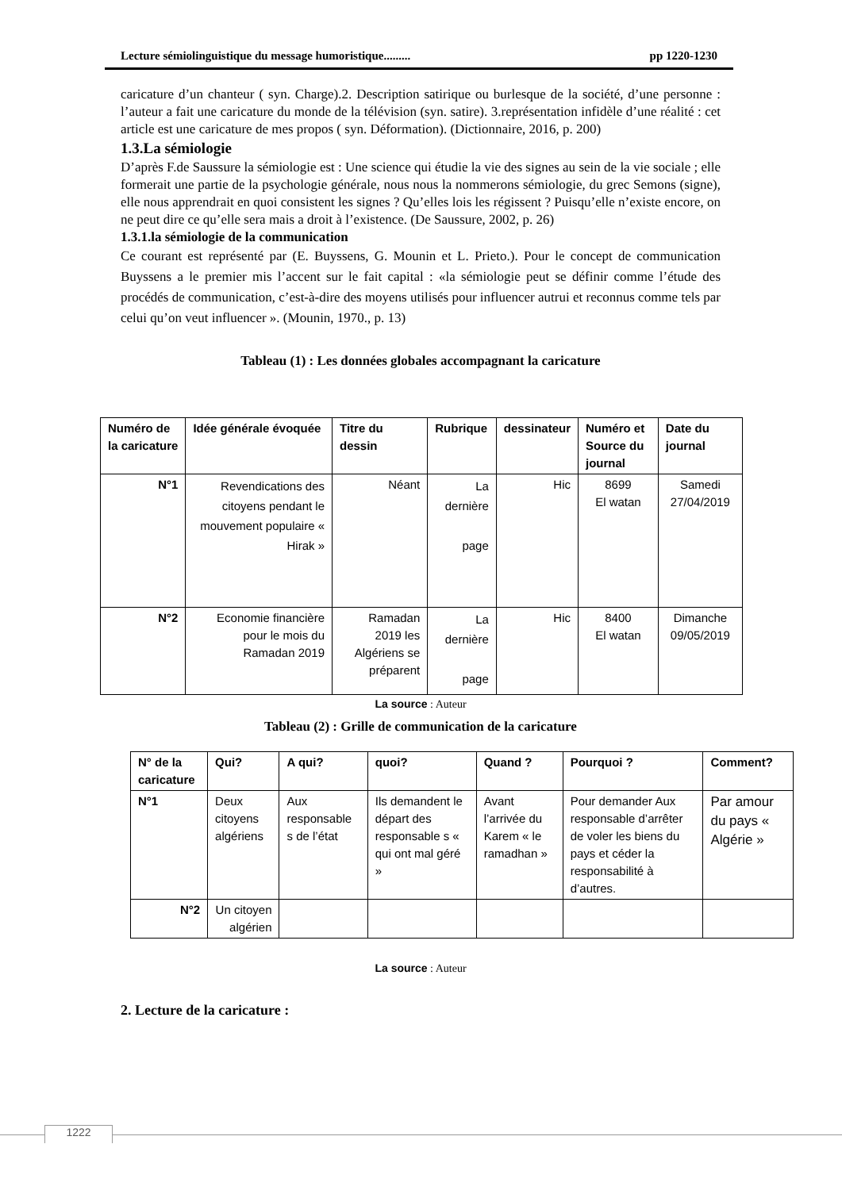Lecture sémiolinguistique du message humoristique......... pp 1220-1230
caricature d’un chanteur ( syn. Charge).2. Description satirique ou burlesque de la société, d’une personne : l’auteur a fait une caricature du monde de la télévision (syn. satire). 3.représentation infidèle d’une réalité : cet article est une caricature de mes propos ( syn. Déformation). (Dictionnaire, 2016, p. 200)
1.3.La sémiologie
D’après F.de Saussure la sémiologie est : Une science qui étudie la vie des signes au sein de la vie sociale ; elle formerait une partie de la psychologie générale, nous nous la nommerons sémiologie, du grec Semons (signe), elle nous apprendrait en quoi consistent les signes ? Qu’elles lois les régissent ? Puisqu’elle n’existe encore, on ne peut dire ce qu’elle sera mais a droit à l’existence. (De Saussure, 2002, p. 26)
1.3.1.la sémiologie de la communication
Ce courant est représenté par (E. Buyssens, G. Mounin et L. Prieto.). Pour le concept de communication Buyssens a le premier mis l’accent sur le fait capital : «la sémiologie peut se définir comme l’étude des procédés de communication, c’est-à-dire des moyens utilisés pour influencer autrui et reconnus comme tels par celui qu’on veut influencer ». (Mounin, 1970., p. 13)
Tableau (1) : Les données globales accompagnant la caricature
| Numéro de la caricature | Idée générale évoquée | Titre du dessin | Rubrique | dessinateur | Numéro et Source du journal | Date du journal |
| --- | --- | --- | --- | --- | --- | --- |
| N°1 | Revendications des citoyens pendant le mouvement populaire « Hirak » | Néant | La dernière page | Hic | 8699 El watan | Samedi 27/04/2019 |
| N°2 | Economie financière pour le mois du Ramadan 2019 | Ramadan 2019 les Algériens se préparent | La dernière page | Hic | 8400 El watan | Dimanche 09/05/2019 |
La source : Auteur
Tableau (2) : Grille de communication de la caricature
| N° de la caricature | Qui? | A qui? | quoi? | Quand ? | Pourquoi ? | Comment? |
| --- | --- | --- | --- | --- | --- | --- |
| N°1 | Deux citoyens algériens | Aux responsable s de l’état | Ils demandent le départ des responsable s « qui ont mal géré » | Avant l’arrivée du Karem « le ramadhan » | Pour demander Aux responsable d’arrêter de voler les biens du pays et céder la responsabilité à d’autres. | Par amour du pays « Algérie » |
| N°2 | Un citoyen algérien | | | | | |
La source : Auteur
2. Lecture de la caricature :
1222